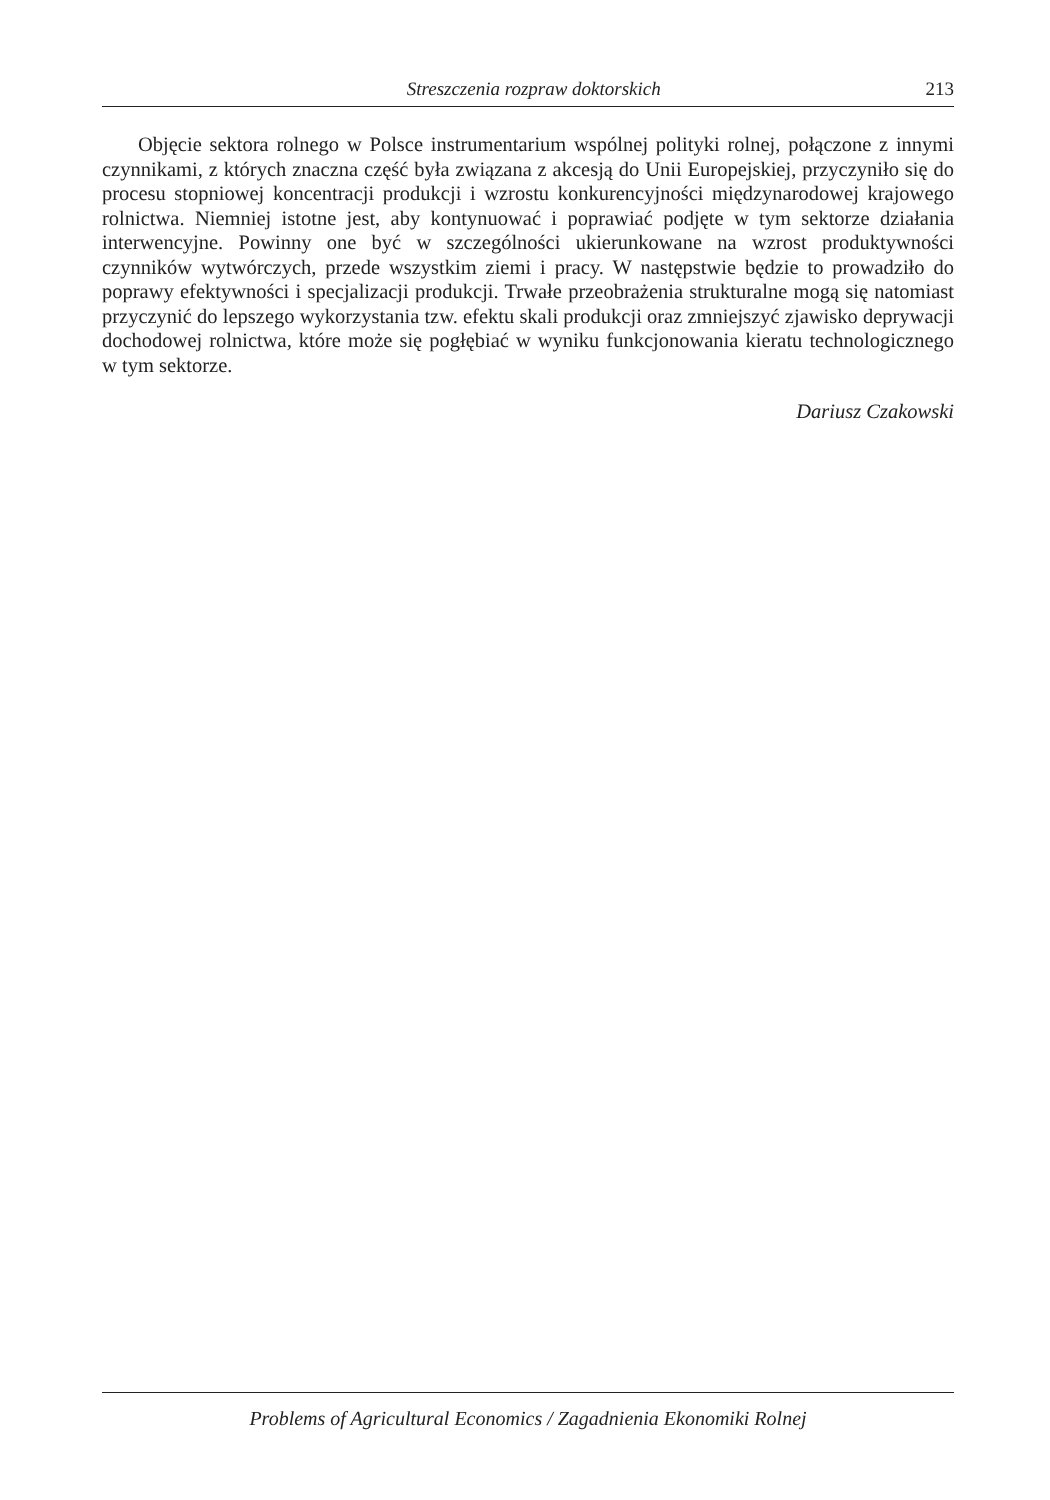Streszczenia rozpraw doktorskich 213
Objęcie sektora rolnego w Polsce instrumentarium wspólnej polityki rolnej, połączone z innymi czynnikami, z których znaczna część była związana z akcesją do Unii Europejskiej, przyczyniło się do procesu stopniowej koncentracji produkcji i wzrostu konkurencyjności międzynarodowej krajowego rolnictwa. Niemniej istotne jest, aby kontynuować i poprawiać podjęte w tym sektorze działania interwencyjne. Powinny one być w szczególności ukierunkowane na wzrost produktywności czynników wytwórczych, przede wszystkim ziemi i pracy. W następstwie będzie to prowadziło do poprawy efektywności i specjalizacji produkcji. Trwałe przeobrażenia strukturalne mogą się natomiast przyczynić do lepszego wykorzystania tzw. efektu skali produkcji oraz zmniejszyć zjawisko deprywacji dochodowej rolnictwa, które może się pogłębiać w wyniku funkcjonowania kieratu technologicznego w tym sektorze.
Dariusz Czakowski
Problems of Agricultural Economics / Zagadnienia Ekonomiki Rolnej